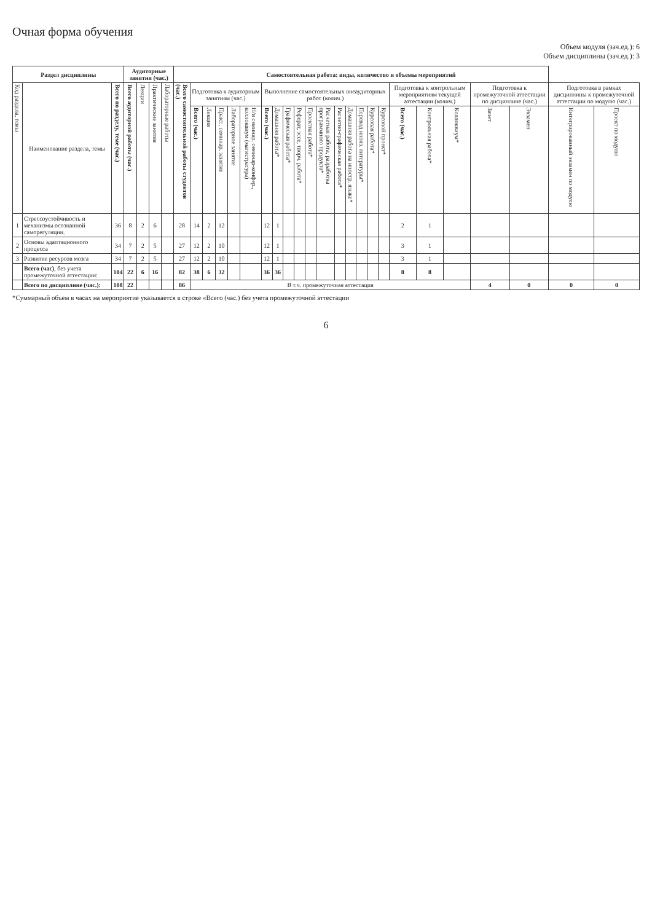Очная форма обучения
Объем модуля (зач.ед.): 6
Объем дисциплины (зач.ед.): 3
| Раздел дисциплины | | | Аудиторные занятия (час.) | | | | Самостоятельная работа: виды, количество и объемы мероприятий | | | | | | | | | | | | | | | | | | | | | | | |
| --- | --- | --- | --- | --- | --- | --- | --- | --- | --- | --- | --- | --- | --- | --- | --- | --- | --- | --- | --- | --- | --- | --- | --- | --- | --- | --- | --- | --- | --- | --- |
| Код раздела, темы | Наименование раздела, темы | Всего по разделу, теме (час.) | Всего аудиторной работы (час.) | Лекции | Практические занятия | Лабораторные работы | Всего самостоятельной работы студентов (час.) | Подготовка к аудиторным занятиям (час.) | | | | | Выполнение самостоятельных внеаудиторных работ (колич.) | | | | | | | | | | | Подготовка к контрольным мероприятиям текущей аттестации (колич.) | | | Подготовка к промежуточной аттестации по дисциплине (час.) | | Подготовка в рамках дисциплины к промежуточной аттестации по модулю (час.) | |
| | | | | | | | | Всего (час.) | Лекция | Практ., семинар. занятие | Лабораторное занятие | Н/и семинар, семинар-конфер., коллоквиум (магистратура) | Всего (час.) | Домашняя работа* | Графическая работа* | Реферат, эссе, творч. работа* | Проектная работа* | Расчетная работа, разработка программного продукта* | Расчетно-графическая работа* | Домашняя работа на иностр. языке* | Перевод инояз. литературы* | Курсовая работа* | Курсовой проект* | Всего (час.) | Контрольная работа* | Коллоквиум* | Зачет | Экзамен | Интегрированный экзамен по модулю | Проект по модулю |
| 1 | Стрессоустойчивость и механизмы осознанной саморегуляции. | 36 | 8 | 2 | 6 | | 28 | 14 | 2 | 12 | | | 12 | 1 | | | | | | | | | | 2 | 1 | | | | | |
| 2 | Основы адаптационного процесса | 34 | 7 | 2 | 5 | | 27 | 12 | 2 | 10 | | | 12 | 1 | | | | | | | | | | 3 | 1 | | | | | |
| 3 | Развитие ресурсов мозга | 34 | 7 | 2 | 5 | | 27 | 12 | 2 | 10 | | | 12 | 1 | | | | | | | | | | 3 | 1 | | | | | |
| | Всего (час) , без учета промежуточной аттестации: | 104 | 22 | 6 | 16 | | 82 | 38 | 6 | 32 | | | 36 | 36 | | | | | | | | | | 8 | 8 | | | | | |
| | Всего по дисциплине (час.): | 108 | 22 | | | | 86 | В т.ч. промежуточная аттестация | | | | | | | | | | | | | | | | | | | 4 | 0 | 0 | 0 |
*Суммарный объем в часах на мероприятие указывается в строке «Всего (час.) без учета промежуточной аттестации
6